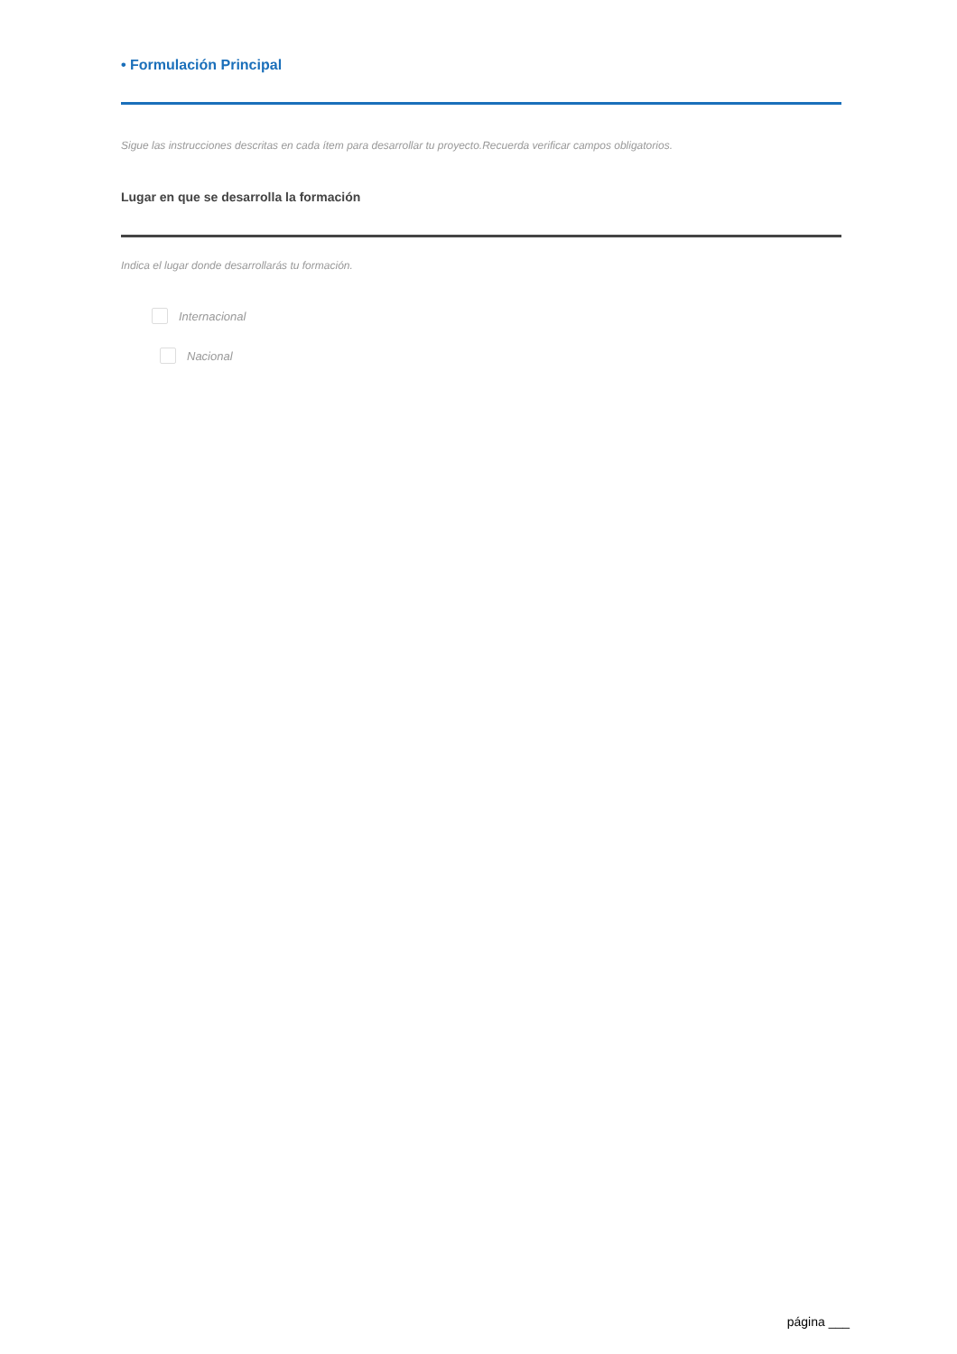• Formulación Principal
Sigue las instrucciones descritas en cada ítem para desarrollar tu proyecto.Recuerda verificar campos obligatorios.
Lugar en que se desarrolla la formación
Indica el lugar donde desarrollarás tu formación.
Internacional
Nacional
página ___